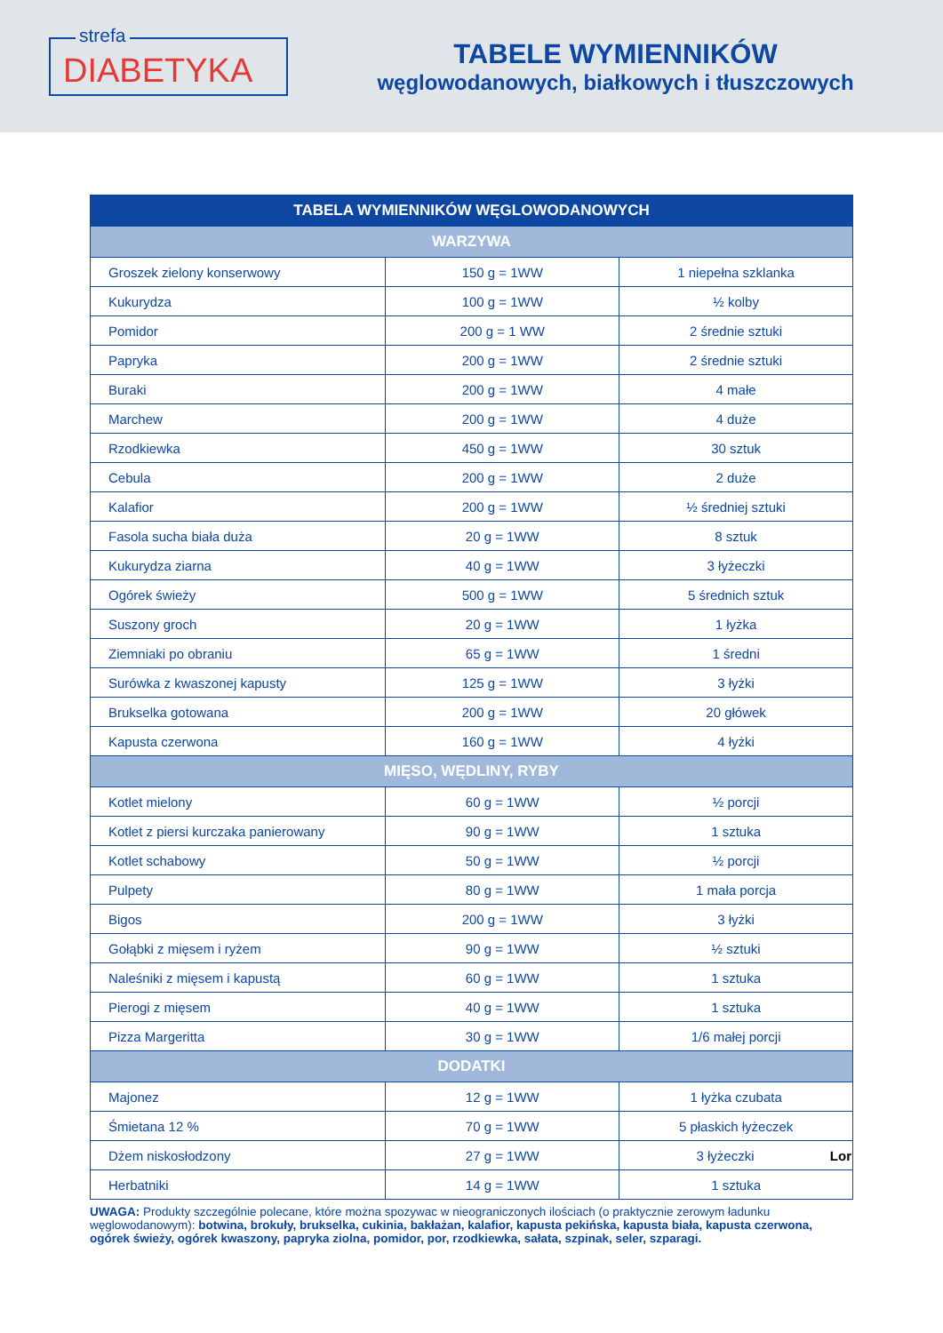strefa
DIABETYKA
TABELE WYMIENNIKÓW
węglowodanowych, białkowych i tłuszczowych
| TABELA WYMIENNIKÓW WĘGLOWODANOWYCH | | |
| --- | --- | --- |
| WARZYWA | | |
| Groszek zielony konserwowy | 150 g = 1WW | 1 niepełna szklanka |
| Kukurydza | 100 g = 1WW | ½ kolby |
| Pomidor | 200 g = 1 WW | 2 średnie sztuki |
| Papryka | 200 g = 1WW | 2 średnie sztuki |
| Buraki | 200 g = 1WW | 4 małe |
| Marchew | 200 g = 1WW | 4 duże |
| Rzodkiewka | 450 g = 1WW | 30 sztuk |
| Cebula | 200 g = 1WW | 2 duże |
| Kalafior | 200 g = 1WW | ½ średniej sztuki |
| Fasola sucha biała duża | 20 g = 1WW | 8 sztuk |
| Kukurydza ziarna | 40 g = 1WW | 3 łyżeczki |
| Ogórek świeży | 500 g = 1WW | 5 średnich sztuk |
| Suszony groch | 20 g = 1WW | 1 łyżka |
| Ziemniaki po obraniu | 65 g = 1WW | 1 średni |
| Surówka z kwaszonej kapusty | 125 g = 1WW | 3 łyżki |
| Brukselka gotowana | 200 g = 1WW | 20 główek |
| Kapusta czerwona | 160 g = 1WW | 4 łyżki |
| MIĘSO, WĘDLINY, RYBY | | |
| Kotlet mielony | 60 g = 1WW | ½ porcji |
| Kotlet z piersi kurczaka panierowany | 90 g = 1WW | 1 sztuka |
| Kotlet schabowy | 50 g = 1WW | ½ porcji |
| Pulpety | 80 g = 1WW | 1 mała porcja |
| Bigos | 200 g = 1WW | 3 łyżki |
| Gołąbki z mięsem i ryżem | 90 g = 1WW | ½ sztuki |
| Naleśniki z mięsem i kapustą | 60 g = 1WW | 1 sztuka |
| Pierogi z mięsem | 40 g = 1WW | 1 sztuka |
| Pizza Margeritta | 30 g = 1WW | 1/6 małej porcji |
| DODATKI | | |
| Majonez | 12 g = 1WW | 1 łyżka czubata |
| Śmietana 12 % | 70 g = 1WW | 5 płaskich łyżeczek |
| Dżem niskosłodzony | 27 g = 1WW | 3 łyżeczki Lor |
| Herbatniki | 14 g = 1WW | 1 sztuka |
UWAGA: Produkty szczególnie polecane, które można spozywac w nieograniczonych ilościach (o praktycznie zerowym ładunku węglowodanowym): botwina, brokuły, brukselka, cukinia, bakłażan, kalafior, kapusta pekińska, kapusta biała, kapusta czerwona, ogórek świeży, ogórek kwaszony, papryka ziolna, pomidor, por, rzodkiewka, sałata, szpinak, seler, szparagi.